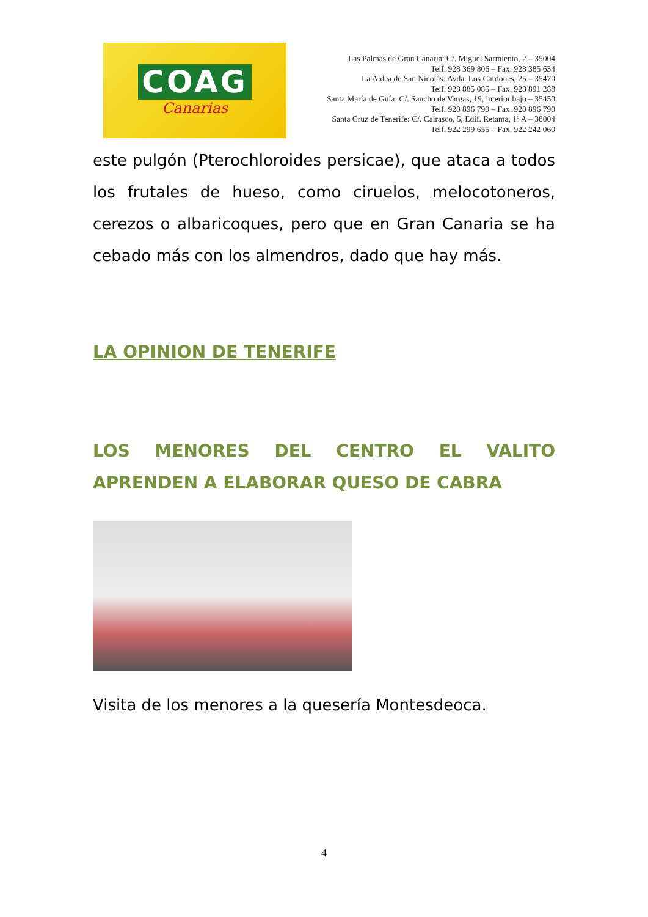COAG
Canarias
Las Palmas de Gran Canaria: C/. Miguel Sarmiento, 2 – 35004
Telf. 928 369 806 – Fax. 928 385 634
La Aldea de San Nicolás: Avda. Los Cardones, 25 – 35470
Telf. 928 885 085 – Fax. 928 891 288
Santa María de Guía: C/. Sancho de Vargas, 19, interior bajo – 35450
Telf. 928 896 790 – Fax. 928 896 790
Santa Cruz de Tenerife: C/. Cairasco, 5, Edif. Retama, 1º A – 38004
Telf. 922 299 655 – Fax. 922 242 060
este pulgón (Pterochloroides persicae), que ataca a todos los frutales de hueso, como ciruelos, melocotoneros, cerezos o albaricoques, pero que en Gran Canaria se ha cebado más con los almendros, dado que hay más.
LA OPINION DE TENERIFE
LOS MENORES DEL CENTRO EL VALITO APRENDEN A ELABORAR QUESO DE CABRA
Visita de los menores a la quesería Montesdeoca.
4